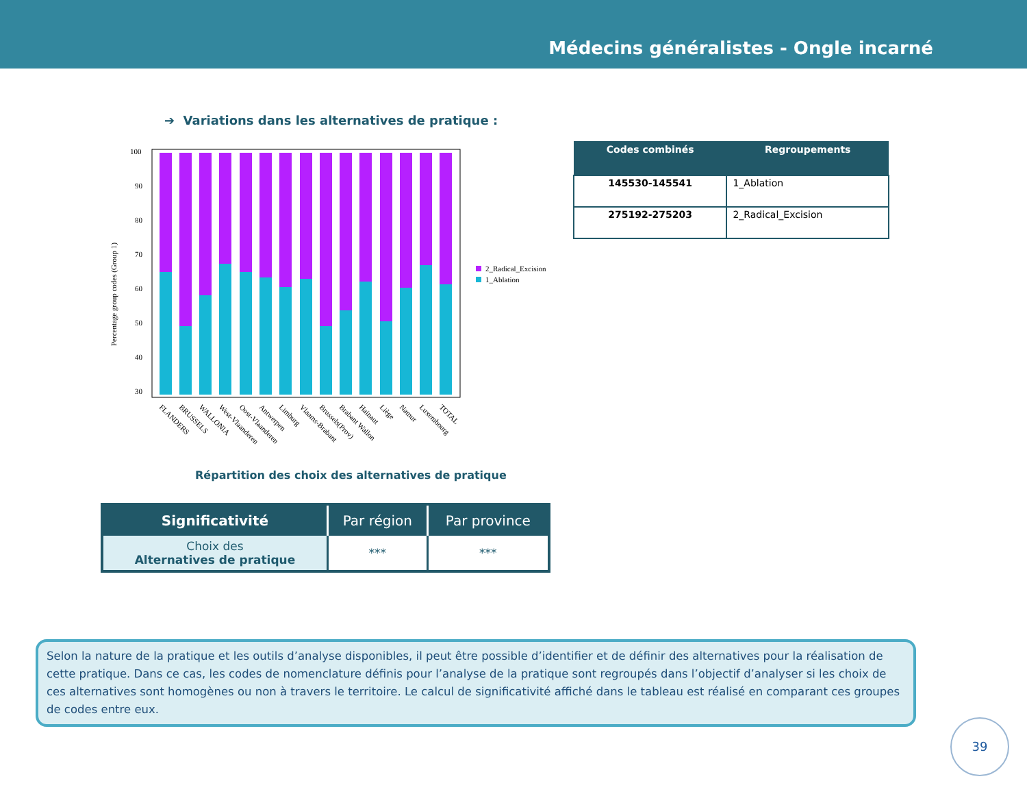Médecins généralistes - Ongle incarné
➔ Variations dans les alternatives de pratique :
Percentage group codes (Group 1)
100
90
80
70
60
50
40
30
2_Radical_Excision
1_Ablation
FLANDERS
BRUSSELS
WALLONIA
West-Vlaanderen
Oost-Vlaanderen
Antwerpen
Limburg
Vlaams-Brabant
Brussels(Prov)
Brabant Wallon
Hainaut
Liège
Namur
Luxembourg
TOTAL
| Codes combinés | Regroupements |
| --- | --- |
| 145530-145541 | 1_Ablation |
| 275192-275203 | 2_Radical_Excision |
Répartition des choix des alternatives de pratique
| Significativité | Par région | Par province |
| --- | --- | --- |
| Choix des Alternatives de pratique | *** | *** |
Selon la nature de la pratique et les outils d’analyse disponibles, il peut être possible d’identifier et de définir des alternatives pour la réalisation de cette pratique. Dans ce cas, les codes de nomenclature définis pour l’analyse de la pratique sont regroupés dans l’objectif d’analyser si les choix de ces alternatives sont homogènes ou non à travers le territoire. Le calcul de significativité affiché dans le tableau est réalisé en comparant ces groupes de codes entre eux.
39